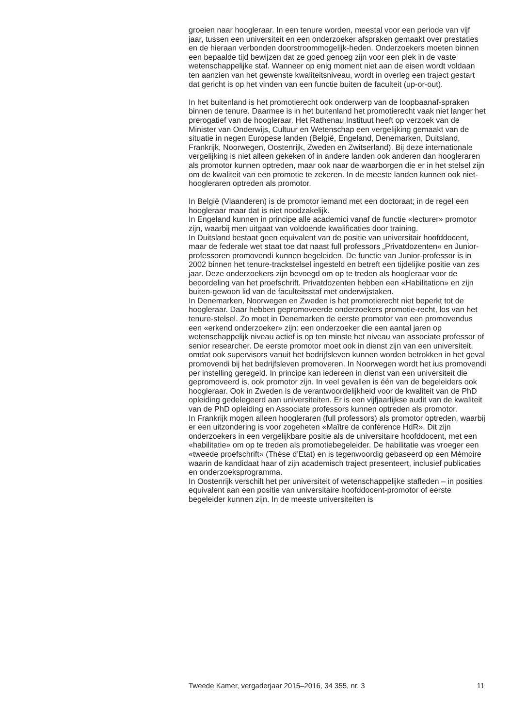groeien naar hoogleraar. In een tenure worden, meestal voor een periode van vijf jaar, tussen een universiteit en een onderzoeker afspraken gemaakt over prestaties en de hieraan verbonden doorstroommogelijk-heden. Onderzoekers moeten binnen een bepaalde tijd bewijzen dat ze goed genoeg zijn voor een plek in de vaste wetenschappelijke staf. Wanneer op enig moment niet aan de eisen wordt voldaan ten aanzien van het gewenste kwaliteitsniveau, wordt in overleg een traject gestart dat gericht is op het vinden van een functie buiten de faculteit (up-or-out).
In het buitenland is het promotierecht ook onderwerp van de loopbaanaf-spraken binnen de tenure. Daarmee is in het buitenland het promotierecht vaak niet langer het prerogatief van de hoogleraar. Het Rathenau Instituut heeft op verzoek van de Minister van Onderwijs, Cultuur en Wetenschap een vergelijking gemaakt van de situatie in negen Europese landen (België, Engeland, Denemarken, Duitsland, Frankrijk, Noorwegen, Oostenrijk, Zweden en Zwitserland). Bij deze internationale vergelijking is niet alleen gekeken of in andere landen ook anderen dan hoogleraren als promotor kunnen optreden, maar ook naar de waarborgen die er in het stelsel zijn om de kwaliteit van een promotie te zekeren. In de meeste landen kunnen ook niet-hoogleraren optreden als promotor.
In België (Vlaanderen) is de promotor iemand met een doctoraat; in de regel een hoogleraar maar dat is niet noodzakelijk.
In Engeland kunnen in principe alle academici vanaf de functie «lecturer» promotor zijn, waarbij men uitgaat van voldoende kwalificaties door training.
In Duitsland bestaat geen equivalent van de positie van universitair hoofddocent, maar de federale wet staat toe dat naast full professors „Privatdozenten« en Junior-professoren promovendi kunnen begeleiden. De functie van Junior-professor is in 2002 binnen het tenure-trackstelsel ingesteld en betreft een tijdelijke positie van zes jaar. Deze onderzoekers zijn bevoegd om op te treden als hoogleraar voor de beoordeling van het proefschrift. Privatdozenten hebben een «Habilitation» en zijn buiten-gewoon lid van de faculteitsstaf met onderwijstaken.
In Denemarken, Noorwegen en Zweden is het promotierecht niet beperkt tot de hoogleraar. Daar hebben gepromoveerde onderzoekers promotie-recht, los van het tenure-stelsel. Zo moet in Denemarken de eerste promotor van een promovendus een «erkend onderzoeker» zijn: een onderzoeker die een aantal jaren op wetenschappelijk niveau actief is op ten minste het niveau van associate professor of senior researcher. De eerste promotor moet ook in dienst zijn van een universiteit, omdat ook supervisors vanuit het bedrijfsleven kunnen worden betrokken in het geval promovendi bij het bedrijfsleven promoveren. In Noorwegen wordt het ius promovendi per instelling geregeld. In principe kan iedereen in dienst van een universiteit die gepromoveerd is, ook promotor zijn. In veel gevallen is één van de begeleiders ook hoogleraar. Ook in Zweden is de verantwoordelijkheid voor de kwaliteit van de PhD opleiding gedelegeerd aan universiteiten. Er is een vijfjaarlijkse audit van de kwaliteit van de PhD opleiding en Associate professors kunnen optreden als promotor.
In Frankrijk mogen alleen hoogleraren (full professors) als promotor optreden, waarbij er een uitzondering is voor zogeheten «Maître de conférence HdR». Dit zijn onderzoekers in een vergelijkbare positie als de universitaire hoofddocent, met een «habilitatie» om op te treden als promotiebegeleider. De habilitatie was vroeger een «tweede proefschrift» (Thèse d’Etat) en is tegenwoordig gebaseerd op een Mémoire waarin de kandidaat haar of zijn academisch traject presenteert, inclusief publicaties en onderzoeksprogramma.
In Oostenrijk verschilt het per universiteit of wetenschappelijke stafleden – in posities equivalent aan een positie van universitaire hoofddocent-promotor of eerste begeleider kunnen zijn. In de meeste universiteiten is
Tweede Kamer, vergaderjaar 2015–2016, 34 355, nr. 3 11